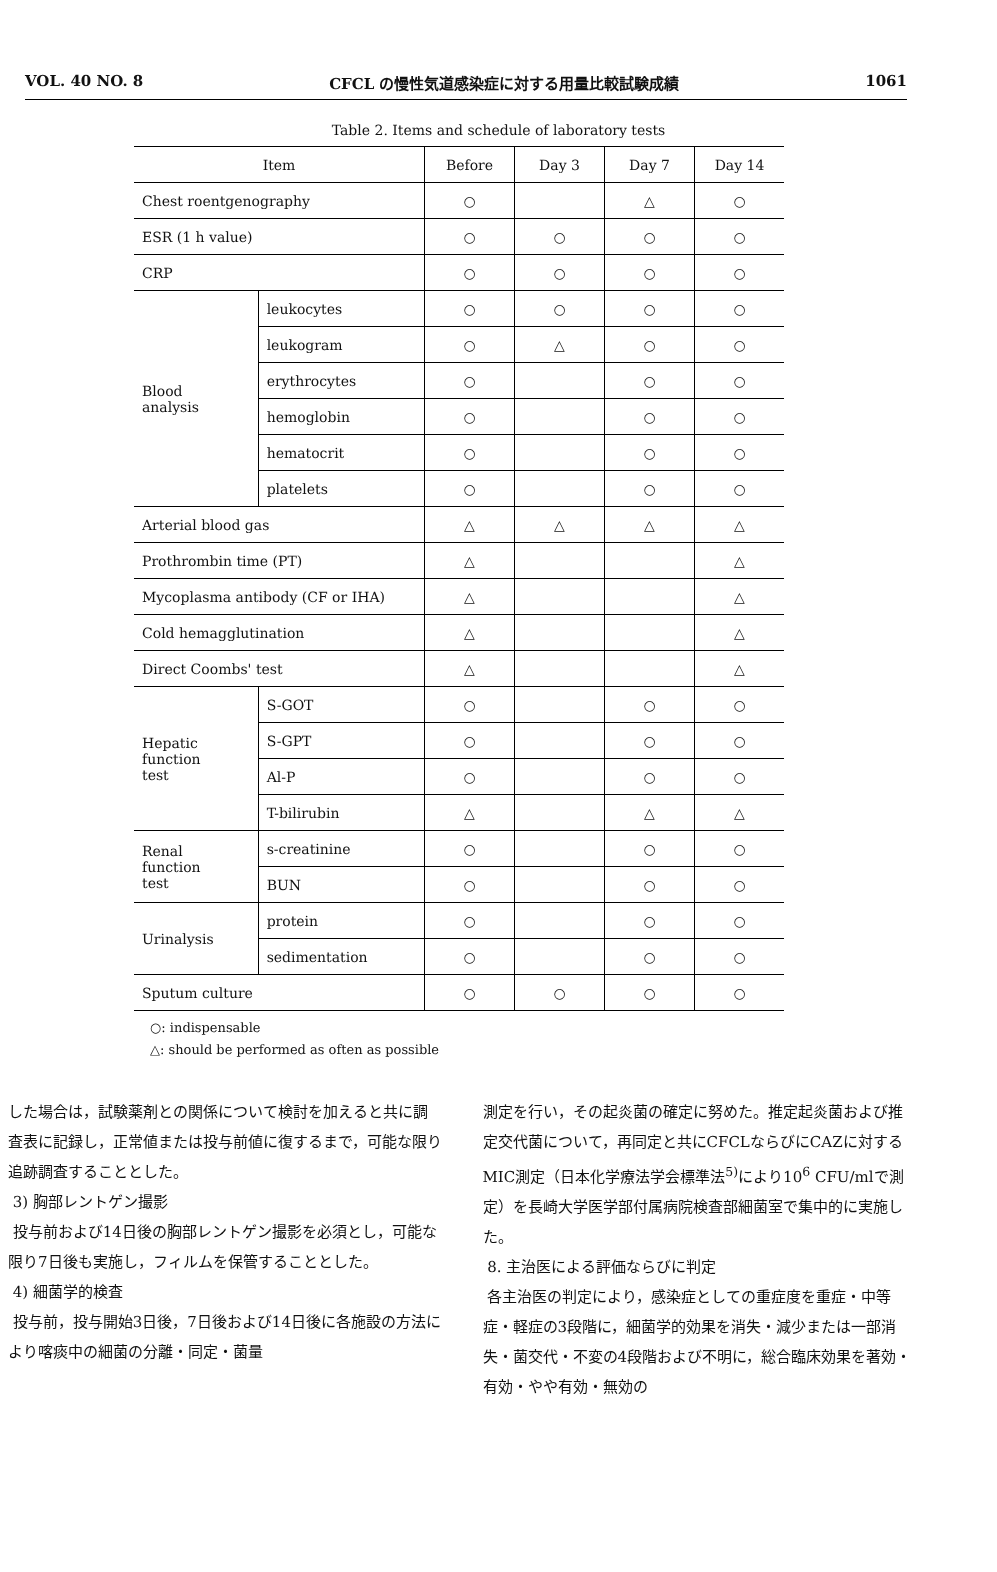VOL. 40 NO. 8 CFCL の慢性気道感染症に対する用量比較試験成績 1061
Table 2. Items and schedule of laboratory tests
| Item | | Before | Day 3 | Day 7 | Day 14 |
| --- | --- | --- | --- | --- | --- |
| Chest roentgenography | | ○ | | △ | ○ |
| ESR (1 h value) | | ○ | ○ | ○ | ○ |
| CRP | | ○ | ○ | ○ | ○ |
| Blood analysis | leukocytes | ○ | ○ | ○ | ○ |
| | leukogram | ○ | △ | ○ | ○ |
| | erythrocytes | ○ | | ○ | ○ |
| | hemoglobin | ○ | | ○ | ○ |
| | hematocrit | ○ | | ○ | ○ |
| | platelets | ○ | | ○ | ○ |
| Arterial blood gas | | △ | △ | △ | △ |
| Prothrombin time (PT) | | △ | | | △ |
| Mycoplasma antibody (CF or IHA) | | △ | | | △ |
| Cold hemagglutination | | △ | | | △ |
| Direct Coombs' test | | △ | | | △ |
| Hepatic function test | S-GOT | ○ | | ○ | ○ |
| | S-GPT | ○ | | ○ | ○ |
| | Al-P | ○ | | ○ | ○ |
| | T-bilirubin | △ | | △ | △ |
| Renal function test | s-creatinine | ○ | | ○ | ○ |
| | BUN | ○ | | ○ | ○ |
| Urinalysis | protein | ○ | | ○ | ○ |
| | sedimentation | ○ | | ○ | ○ |
| Sputum culture | | ○ | ○ | ○ | ○ |
○: indispensable
△: should be performed as often as possible
した場合は，試験薬剤との関係について検討を加えると共に調査表に記録し，正常値または投与前値に復するまで，可能な限り追跡調査することとした。
3) 胸部レントゲン撮影
投与前および14日後の胸部レントゲン撮影を必須とし，可能な限り7日後も実施し，フィルムを保管することとした。
4) 細菌学的検査
投与前，投与開始3日後，7日後および14日後に各施設の方法により喀痰中の細菌の分離・同定・菌量
測定を行い，その起炎菌の確定に努めた。推定起炎菌および推定交代菌について，再同定と共にCFCLならびにCAZに対するMIC測定（日本化学療法学会標準法<sup>5)</sup>により10<sup>6</sup> CFU/mlで測定）を長崎大学医学部付属病院検査部細菌室で集中的に実施した。
8. 主治医による評価ならびに判定
各主治医の判定により，感染症としての重症度を重症・中等症・軽症の3段階に，細菌学的効果を消失・減少または一部消失・菌交代・不変の4段階および不明に，総合臨床効果を著効・有効・やや有効・無効の